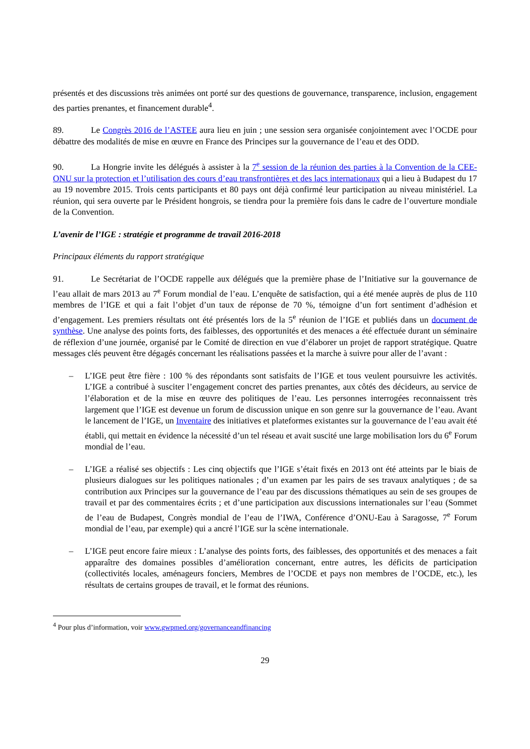présentés et des discussions très animées ont porté sur des questions de gouvernance, transparence, inclusion, engagement des parties prenantes, et financement durable<sup>4</sup>.
89. Le Congrès 2016 de l’ASTEE aura lieu en juin ; une session sera organisée conjointement avec l’OCDE pour débattre des modalités de mise en œuvre en France des Principes sur la gouvernance de l’eau et des ODD.
90. La Hongrie invite les délégués à assister à la 7<sup>e</sup> session de la réunion des parties à la Convention de la CEE-ONU sur la protection et l’utilisation des cours d’eau transfrontières et des lacs internationaux qui a lieu à Budapest du 17 au 19 novembre 2015. Trois cents participants et 80 pays ont déjà confirmé leur participation au niveau ministériel. La réunion, qui sera ouverte par le Président hongrois, se tiendra pour la première fois dans le cadre de l’ouverture mondiale de la Convention.
L’avenir de l’IGE : stratégie et programme de travail 2016-2018
Principaux éléments du rapport stratégique
91. Le Secrétariat de l’OCDE rappelle aux délégués que la première phase de l’Initiative sur la gouvernance de l’eau allait de mars 2013 au 7<sup>e</sup> Forum mondial de l’eau. L’enquête de satisfaction, qui a été menée auprès de plus de 110 membres de l’IGE et qui a fait l’objet d’un taux de réponse de 70 %, témoigne d’un fort sentiment d’adhésion et d’engagement. Les premiers résultats ont été présentés lors de la 5<sup>e</sup> réunion de l’IGE et publiés dans un document de synthèse. Une analyse des points forts, des faiblesses, des opportunités et des menaces a été effectuée durant un séminaire de réflexion d’une journée, organisé par le Comité de direction en vue d’élaborer un projet de rapport stratégique. Quatre messages clés peuvent être dégagés concernant les réalisations passées et la marche à suivre pour aller de l’avant :
– L’IGE peut être fière : 100 % des répondants sont satisfaits de l’IGE et tous veulent poursuivre les activités. L’IGE a contribué à susciter l’engagement concret des parties prenantes, aux côtés des décideurs, au service de l’élaboration et de la mise en œuvre des politiques de l’eau. Les personnes interrogées reconnaissent très largement que l’IGE est devenue un forum de discussion unique en son genre sur la gouvernance de l’eau. Avant le lancement de l’IGE, un Inventaire des initiatives et plateformes existantes sur la gouvernance de l’eau avait été établi, qui mettait en évidence la nécessité d’un tel réseau et avait suscité une large mobilisation lors du 6<sup>e</sup> Forum mondial de l’eau.
– L’IGE a réalisé ses objectifs : Les cinq objectifs que l’IGE s’était fixés en 2013 ont été atteints par le biais de plusieurs dialogues sur les politiques nationales ; d’un examen par les pairs de ses travaux analytiques ; de sa contribution aux Principes sur la gouvernance de l’eau par des discussions thématiques au sein de ses groupes de travail et par des commentaires écrits ; et d’une participation aux discussions internationales sur l’eau (Sommet de l’eau de Budapest, Congrès mondial de l’eau de l’IWA, Conférence d’ONU-Eau à Saragosse, 7<sup>e</sup> Forum mondial de l’eau, par exemple) qui a ancré l’IGE sur la scène internationale.
– L’IGE peut encore faire mieux : L’analyse des points forts, des faiblesses, des opportunités et des menaces a fait apparaître des domaines possibles d’amélioration concernant, entre autres, les déficits de participation (collectivités locales, aménageurs fonciers, Membres de l’OCDE et pays non membres de l’OCDE, etc.), les résultats de certains groupes de travail, et le format des réunions.
<sup>4</sup> Pour plus d’information, voir www.gwpmed.org/governanceandfinancing
29